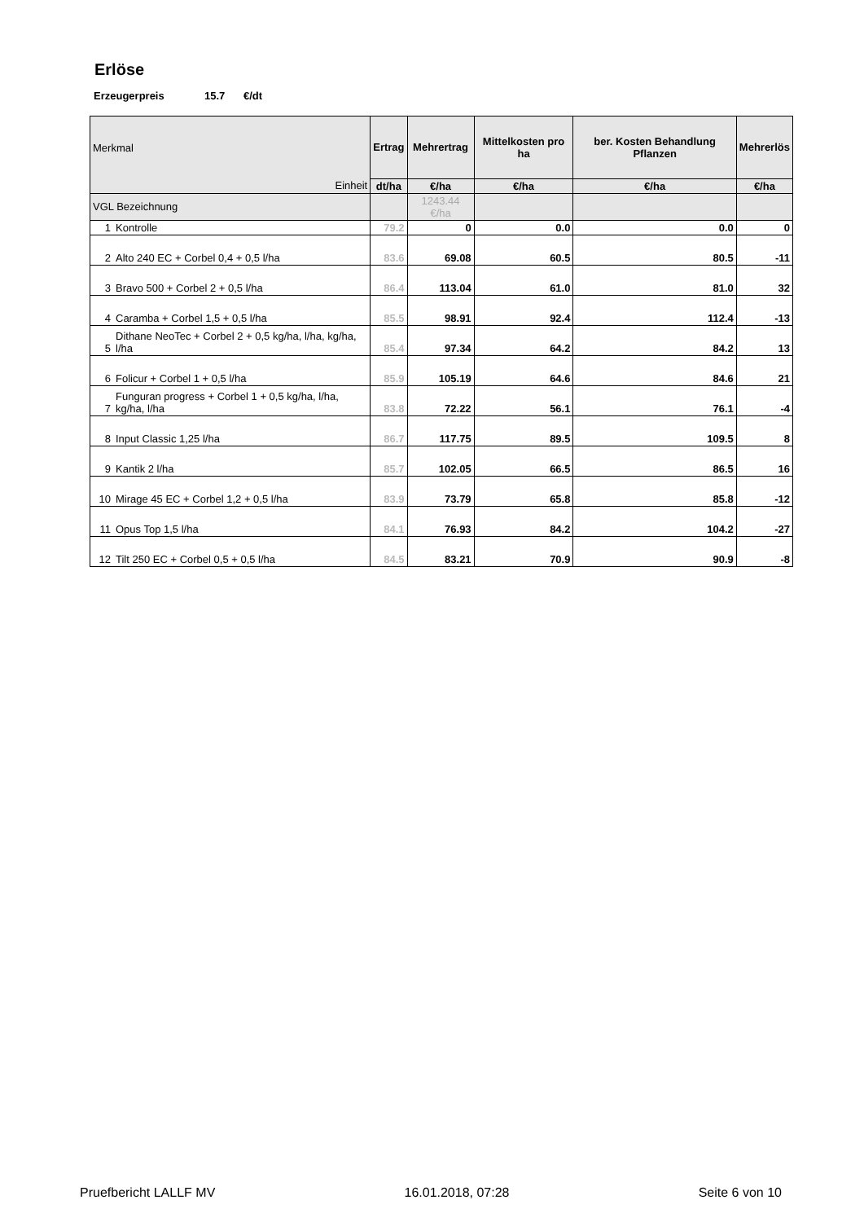Erlöse
Erzeugerpreis 15.7 €/dt
| Merkmal | | Ertrag | Mehrertrag | Mittelkosten pro ha | ber. Kosten Behandlung Pflanzen | Mehrerlös |
| --- | --- | --- | --- | --- | --- | --- |
| Einheit | | dt/ha | €/ha | €/ha | €/ha | €/ha |
| VGL Bezeichnung | | | 1243.44 €/ha | | | |
| 1 | Kontrolle | 79.2 | 0 | 0.0 | 0.0 | 0 |
| 2 | Alto 240 EC + Corbel 0,4 + 0,5 l/ha | 83.6 | 69.08 | 60.5 | 80.5 | -11 |
| 3 | Bravo 500 + Corbel 2 + 0,5 l/ha | 86.4 | 113.04 | 61.0 | 81.0 | 32 |
| 4 | Caramba + Corbel 1,5 + 0,5 l/ha | 85.5 | 98.91 | 92.4 | 112.4 | -13 |
| 5 | Dithane NeoTec + Corbel 2 + 0,5 kg/ha, l/ha, kg/ha, l/ha | 85.4 | 97.34 | 64.2 | 84.2 | 13 |
| 6 | Folicur + Corbel 1 + 0,5 l/ha | 85.9 | 105.19 | 64.6 | 84.6 | 21 |
| 7 | Funguran progress + Corbel 1 + 0,5 kg/ha, l/ha, kg/ha, l/ha | 83.8 | 72.22 | 56.1 | 76.1 | -4 |
| 8 | Input Classic 1,25 l/ha | 86.7 | 117.75 | 89.5 | 109.5 | 8 |
| 9 | Kantik 2 l/ha | 85.7 | 102.05 | 66.5 | 86.5 | 16 |
| 10 | Mirage 45 EC + Corbel 1,2 + 0,5 l/ha | 83.9 | 73.79 | 65.8 | 85.8 | -12 |
| 11 | Opus Top 1,5 l/ha | 84.1 | 76.93 | 84.2 | 104.2 | -27 |
| 12 | Tilt 250 EC + Corbel 0,5 + 0,5 l/ha | 84.5 | 83.21 | 70.9 | 90.9 | -8 |
Pruefbericht LALLF MV 16.01.2018, 07:28 Seite 6 von 10